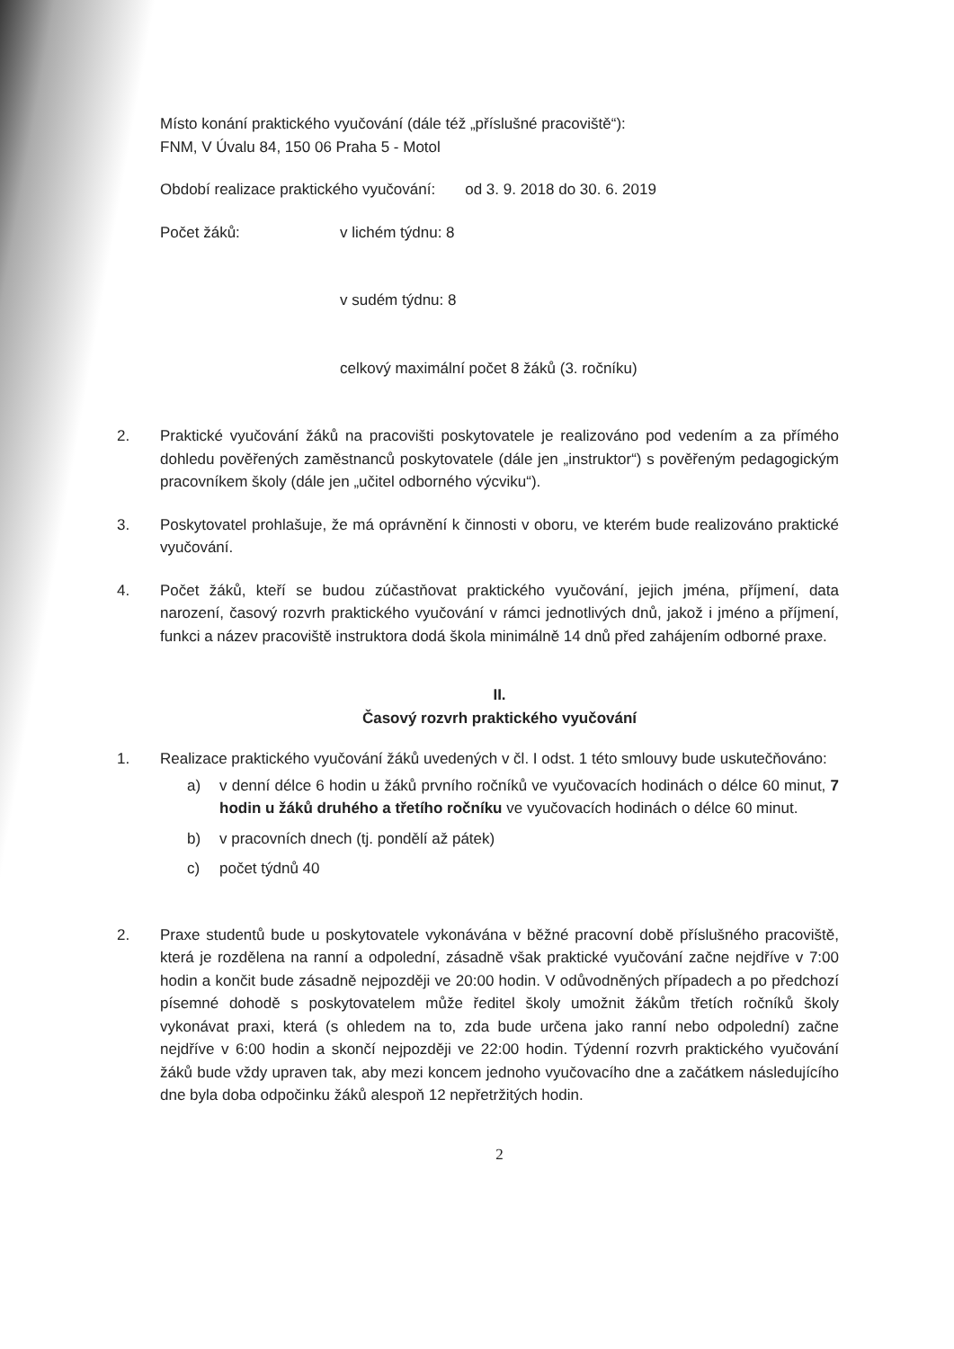Místo konání praktického vyučování (dále též „příslušné pracoviště“):
FNM, V Úvalu 84, 150 06 Praha 5 - Motol
Období realizace praktického vyučování: od 3. 9. 2018 do 30. 6. 2019
Počet žáků: v lichém týdnu: 8
v sudém týdnu: 8
celkový maximální počet 8 žáků (3. ročníku)
2. Praktické vyučování žáků na pracovišti poskytovatele je realizováno pod vedením a za přímého dohledu pověřených zaměstnanců poskytovatele (dále jen „instruktor“) s pověřeným pedagogickým pracovníkem školy (dále jen „učitel odborného výcviku“).
3. Poskytovatel prohlašuje, že má oprávnění k činnosti v oboru, ve kterém bude realizováno praktické vyučování.
4. Počet žáků, kteří se budou zúčastňovat praktického vyučování, jejich jména, příjmení, data narození, časový rozvrh praktického vyučování v rámci jednotlivých dnů, jakož i jméno a příjmení, funkci a název pracoviště instruktora dodá škola minimálně 14 dnů před zahájením odborné praxe.
II.
Časový rozvrh praktického vyučování
1. Realizace praktického vyučování žáků uvedených v čl. I odst. 1 této smlouvy bude uskutečňováno:
a) v denní délce 6 hodin u žáků prvního ročníků ve vyučovacích hodinách o délce 60 minut, 7 hodin u žáků druhého a třetího ročníku ve vyučovacích hodinách o délce 60 minut.
b) v pracovních dnech (tj. pondělí až pátek)
c) počet týdnů 40
2. Praxe studentů bude u poskytovatele vykonávána v běžné pracovní době příslušného pracoviště, která je rozdělena na ranní a odpolední, zásadně však praktické vyučování začne nejdříve v 7:00 hodin a končit bude zásadně nejpozději ve 20:00 hodin. V odůvodněných případech a po předchozí písemné dohodě s poskytovatelem může ředitel školy umožnit žákům třetích ročníků školy vykonávat praxi, která (s ohledem na to, zda bude určena jako ranní nebo odpolední) začne nejdříve v 6:00 hodin a skončí nejpozději ve 22:00 hodin. Týdenní rozvrh praktického vyučování žáků bude vždy upraven tak, aby mezi koncem jednoho vyučovacího dne a začátkem následujícího dne byla doba odpočinku žáků alespoň 12 nepřetržitých hodin.
2